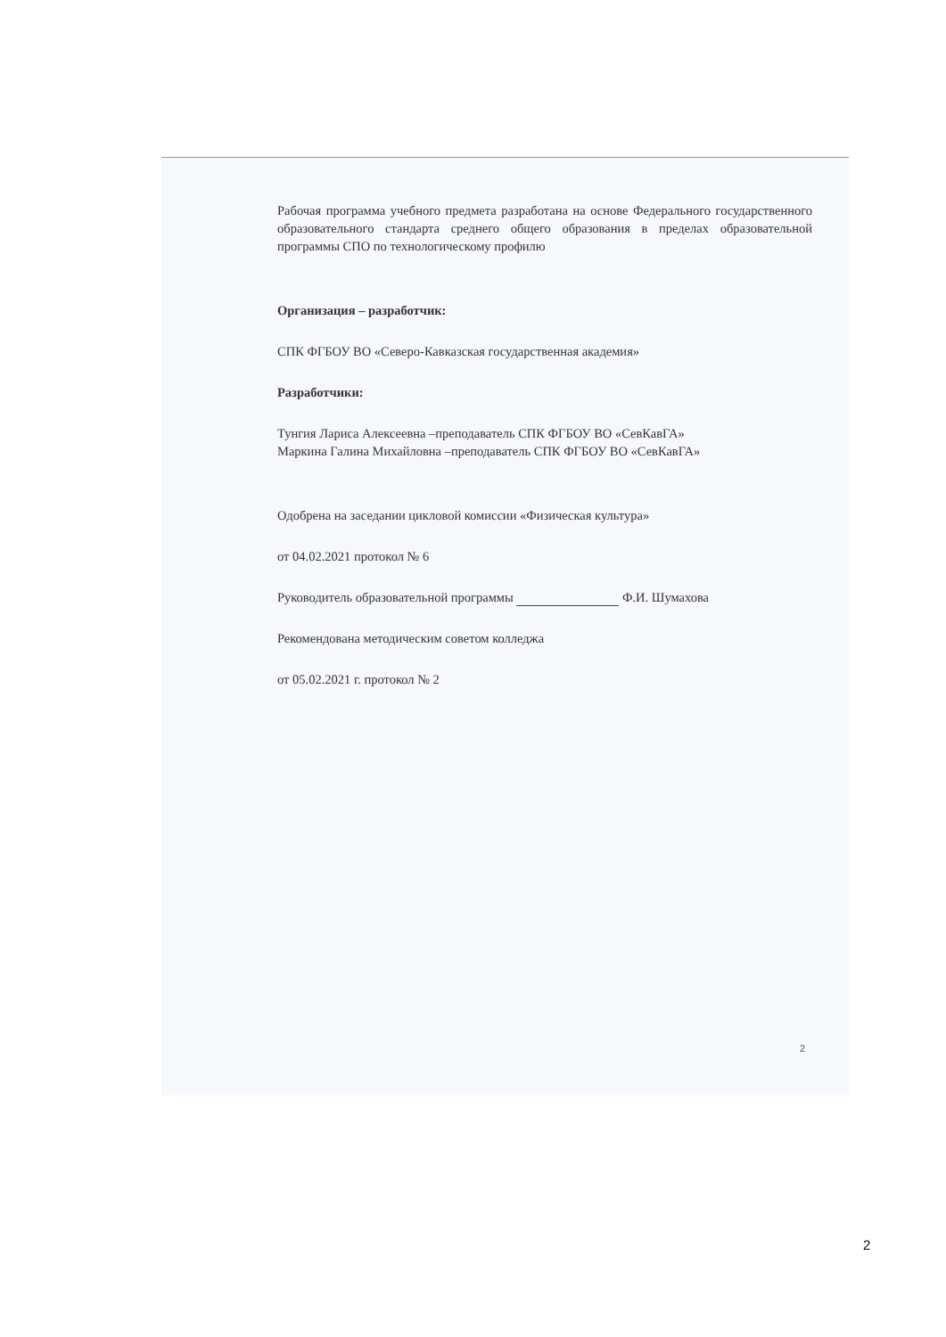Рабочая программа учебного предмета разработана на основе Федерального государственного образовательного стандарта среднего общего образования в пределах образовательной программы СПО по технологическому профилю
Организация – разработчик:
СПК ФГБОУ ВО «Северо-Кавказская государственная академия»
Разработчики:
Тунгия Лариса Алексеевна –преподаватель СПК ФГБОУ ВО «СевКавГА»
Маркина Галина Михайловна –преподаватель СПК ФГБОУ ВО «СевКавГА»
Одобрена на заседании цикловой комиссии «Физическая культура»
от 04.02.2021 протокол № 6
Руководитель образовательной программы Ф.И. Шумахова
Рекомендована методическим советом колледжа
от 05.02.2021 г. протокол № 2
2
2